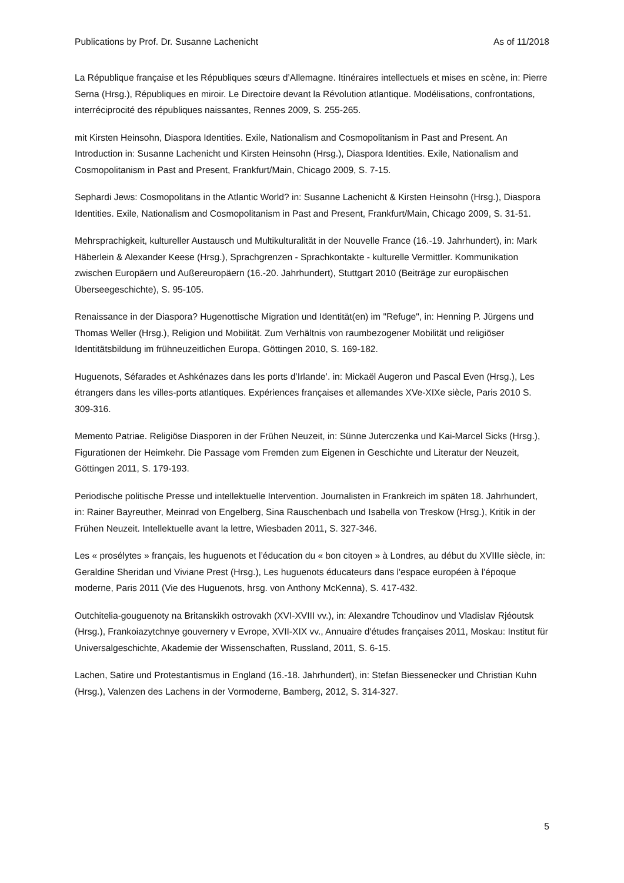Publications by Prof. Dr. Susanne Lachenicht As of 11/2018
La République française et les Républiques sœurs d’Allemagne. Itinéraires intellectuels et mises en scène, in: Pierre Serna (Hrsg.), Républiques en miroir. Le Directoire devant la Révolution atlantique. Modélisations, confrontations, interréciprocité des républiques naissantes, Rennes 2009, S. 255-265.
mit Kirsten Heinsohn, Diaspora Identities. Exile, Nationalism and Cosmopolitanism in Past and Present. An Introduction in: Susanne Lachenicht und Kirsten Heinsohn (Hrsg.), Diaspora Identities. Exile, Nationalism and Cosmopolitanism in Past and Present, Frankfurt/Main, Chicago 2009, S. 7-15.
Sephardi Jews: Cosmopolitans in the Atlantic World? in: Susanne Lachenicht & Kirsten Heinsohn (Hrsg.), Diaspora Identities. Exile, Nationalism and Cosmopolitanism in Past and Present, Frankfurt/Main, Chicago 2009, S. 31-51.
Mehrsprachigkeit, kultureller Austausch und Multikulturalität in der Nouvelle France (16.-19. Jahrhundert), in: Mark Häberlein & Alexander Keese (Hrsg.), Sprachgrenzen - Sprachkontakte - kulturelle Vermittler. Kommunikation zwischen Europäern und Außereuropäern (16.-20. Jahrhundert), Stuttgart 2010 (Beiträge zur europäischen Überseegeschichte), S. 95-105.
Renaissance in der Diaspora? Hugenottische Migration und Identität(en) im "Refuge", in: Henning P. Jürgens und Thomas Weller (Hrsg.), Religion und Mobilität. Zum Verhältnis von raumbezogener Mobilität und religiöser Identitätsbildung im frühneuzeitlichen Europa, Göttingen 2010, S. 169-182.
Huguenots, Séfarades et Ashkénazes dans les ports d’Irlande’. in: Mickaël Augeron und Pascal Even (Hrsg.), Les étrangers dans les villes-ports atlantiques. Expériences françaises et allemandes XVe-XIXe siècle, Paris 2010 S. 309-316.
Memento Patriae. Religiöse Diasporen in der Frühen Neuzeit, in: Sünne Juterczenka und Kai-Marcel Sicks (Hrsg.), Figurationen der Heimkehr. Die Passage vom Fremden zum Eigenen in Geschichte und Literatur der Neuzeit, Göttingen 2011, S. 179-193.
Periodische politische Presse und intellektuelle Intervention. Journalisten in Frankreich im späten 18. Jahrhundert, in: Rainer Bayreuther, Meinrad von Engelberg, Sina Rauschenbach und Isabella von Treskow (Hrsg.), Kritik in der Frühen Neuzeit. Intellektuelle avant la lettre, Wiesbaden 2011, S. 327-346.
Les « prosélytes » français, les huguenots et l’éducation du « bon citoyen » à Londres, au début du XVIIIe siècle, in: Geraldine Sheridan und Viviane Prest (Hrsg.), Les huguenots éducateurs dans l'espace européen à l'époque moderne, Paris 2011 (Vie des Huguenots, hrsg. von Anthony McKenna), S. 417-432.
Outchitelia-gouguenoty na Britanskikh ostrovakh (XVI-XVIII vv.), in: Alexandre Tchoudinov und Vladislav Rjéoutsk (Hrsg.), Frankoiazytchnye gouvernery v Evrope, XVII-XIX vv., Annuaire d'études françaises 2011, Moskau: Institut für Universalgeschichte, Akademie der Wissenschaften, Russland, 2011, S. 6-15.
Lachen, Satire und Protestantismus in England (16.-18. Jahrhundert), in: Stefan Biessenecker und Christian Kuhn (Hrsg.), Valenzen des Lachens in der Vormoderne, Bamberg, 2012, S. 314-327.
5